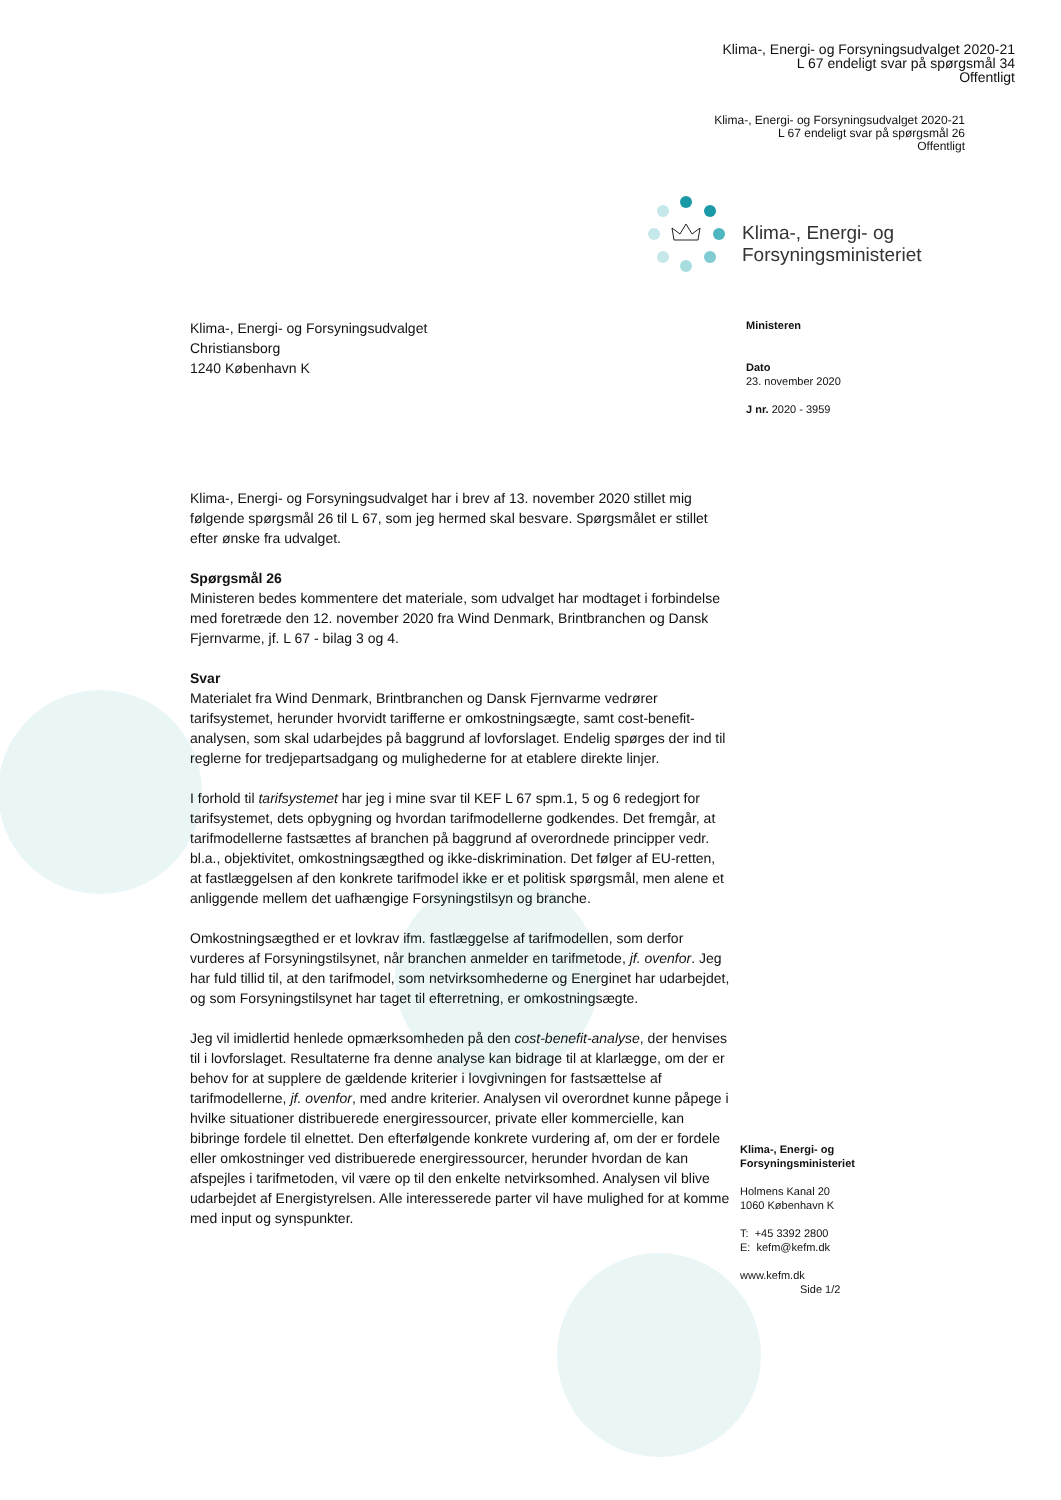Klima-, Energi- og Forsyningsudvalget 2020-21
L 67 endeligt svar på spørgsmål 34
Offentligt
Klima-, Energi- og Forsyningsudvalget 2020-21
L 67 endeligt svar på spørgsmål 26
Offentligt
Klima-, Energi- og
Forsyningsministeriet
Klima-, Energi- og Forsyningsudvalget
Christiansborg
1240 København K
Ministeren
Dato
23. november 2020
J nr. 2020 - 3959
Klima-, Energi- og Forsyningsudvalget har i brev af 13. november 2020 stillet mig følgende spørgsmål 26 til L 67, som jeg hermed skal besvare. Spørgsmålet er stillet efter ønske fra udvalget.
Spørgsmål 26
Ministeren bedes kommentere det materiale, som udvalget har modtaget i forbindelse med foretræde den 12. november 2020 fra Wind Denmark, Brintbranchen og Dansk Fjernvarme, jf. L 67 - bilag 3 og 4.
Svar
Materialet fra Wind Denmark, Brintbranchen og Dansk Fjernvarme vedrører tarifsystemet, herunder hvorvidt tarifferne er omkostningsægte, samt cost-benefit-analysen, som skal udarbejdes på baggrund af lovforslaget. Endelig spørges der ind til reglerne for tredjepartsadgang og mulighederne for at etablere direkte linjer.
I forhold til tarifsystemet har jeg i mine svar til KEF L 67 spm.1, 5 og 6 redegjort for tarifsystemet, dets opbygning og hvordan tarifmodellerne godkendes. Det fremgår, at tarifmodellerne fastsættes af branchen på baggrund af overordnede principper vedr. bl.a., objektivitet, omkostningsægthed og ikke-diskrimination. Det følger af EU-retten, at fastlæggelsen af den konkrete tarifmodel ikke er et politisk spørgsmål, men alene et anliggende mellem det uafhængige Forsyningstilsyn og branche.
Omkostningsægthed er et lovkrav ifm. fastlæggelse af tarifmodellen, som derfor vurderes af Forsyningstilsynet, når branchen anmelder en tarifmetode, jf. ovenfor. Jeg har fuld tillid til, at den tarifmodel, som netvirksomhederne og Energinet har udarbejdet, og som Forsyningstilsynet har taget til efterretning, er omkostningsægte.
Jeg vil imidlertid henlede opmærksomheden på den cost-benefit-analyse, der henvises til i lovforslaget. Resultaterne fra denne analyse kan bidrage til at klarlægge, om der er behov for at supplere de gældende kriterier i lovgivningen for fastsættelse af tarifmodellerne, jf. ovenfor, med andre kriterier. Analysen vil overordnet kunne påpege i hvilke situationer distribuerede energiressourcer, private eller kommercielle, kan bibringe fordele til elnettet. Den efterfølgende konkrete vurdering af, om der er fordele eller omkostninger ved distribuerede energiressourcer, herunder hvordan de kan afspejles i tarifmetoden, vil være op til den enkelte netvirksomhed. Analysen vil blive udarbejdet af Energistyrelsen. Alle interesserede parter vil have mulighed for at komme med input og synspunkter.
Klima-, Energi- og
Forsyningsministeriet
Holmens Kanal 20
1060 København K
T: +45 3392 2800
E: kefm@kefm.dk
www.kefm.dk
Side 1/2